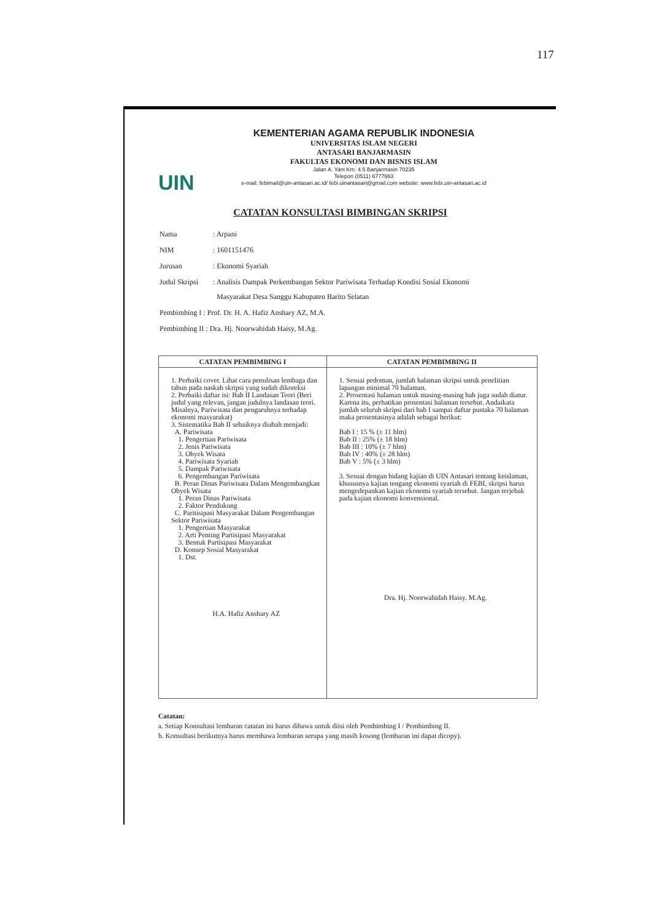117
UIN
KEMENTERIAN AGAMA REPUBLIK INDONESIA
UNIVERSITAS ISLAM NEGERI
ANTASARI BANJARMASIN
FAKULTAS EKONOMI DAN BISNIS ISLAM
Jalan A. Yani Km. 4.5 Banjarmasin 70235
Telepon (0511) 6777663
e-mail: febimail@uin-antasari.ac.id/ febi.uinantasari@gmail.com website: www.febi.uin-antasari.ac.id
CATATAN KONSULTASI BIMBINGAN SKRIPSI
| Nama | : Arpani |
| NIM | : 1601151476 |
| Jurusan | : Ekonomi Syariah |
| Judul Skripsi | : Analisis Dampak Perkembangan Sektor Pariwisata Terhadap Kondisi Sosial Ekonomi Masyarakat Desa Sanggu Kabupaten Barito Selatan |
| Pembimbing I : Prof. Dr. H. A. Hafiz Anshary AZ, M.A. | |
| Pembimbing II : Dra. Hj. Noorwahidah Haisy, M.Ag. | |
| CATATAN PEMBIMBING I | CATATAN PEMBIMBING II |
| --- | --- |
| 1. Perbaiki cover. Lihat cara penulisan lembaga dan tahun pada naskah skripsi yang sudah dikoreksi 2. Perbaiki daftar isi: Bab II Landasan Teori (Beri judul yang relevan, jangan judulnya landasan teori. Misalnya, Pariwisata dan pengaruhnya terhadap ekonomi masyarakat) 3. Sistematika Bab II sebaiknya diubah menjadi: A. Pariwisata 1. Pengertian Pariwisata 2. Jenis Pariwisata 3. Obyek Wisata 4. Pariwisata Syariah 5. Dampak Pariwisata 6. Pengembangan Pariwisata B. Peran Dinas Pariwisata Dalam Mengembangkan Obyek Wisata 1. Peran Dinas Pariwisata 2. Faktor Pendukung C. Paritisipasi Masyarakat Dalam Pengembangan Sektor Pariwisata 1. Pengertian Masyarakat 2. Arti Penting Partisipasi Masyarakat 3. Bentuk Partisipasi Masyarakat D. Konsep Sosial Masyarakat 1. Dst. H.A. Hafiz Anshary AZ | 1. Sesuai pedoman, jumlah halaman skripsi untuk penelitian lapangan minimal 70 halaman. 2. Prosentasi halaman untuk masing-masing bab juga sudah diatur. Karena itu, perhatikan prosentasi halaman tersebut. Andaikata jumlah seluruh skripsi dari bab I sampai daftar pustaka 70 halaman maka prosentasinya adalah sebagai berikut: Bab I : 15 % (± 11 hlm) Bab II : 25% (± 18 hlm) Bab III : 10% (± 7 hlm) Bab IV : 40% (± 28 hlm) Bab V : 5% (± 3 hlm) 3. Sesuai dengan bidang kajian di UIN Antasari tentang keislaman, khususnya kajian tengang ekonomi syariah di FEBI, skripsi harus mengedepankan kajian ekonomi syariah tersebut. Jangan terjebak pada kajian ekonomi konvensional. Dra. Hj. Noorwahidah Haisy. M.Ag. |
Catatan:
a. Setiap Konsultasi lembaran catatan ini harus dibawa untuk diisi oleh Pembimbing I / Pembimbing II.
b. Konsultasi berikutnya harus membawa lembaran serupa yang masih kosong (lembaran ini dapat dicopy).